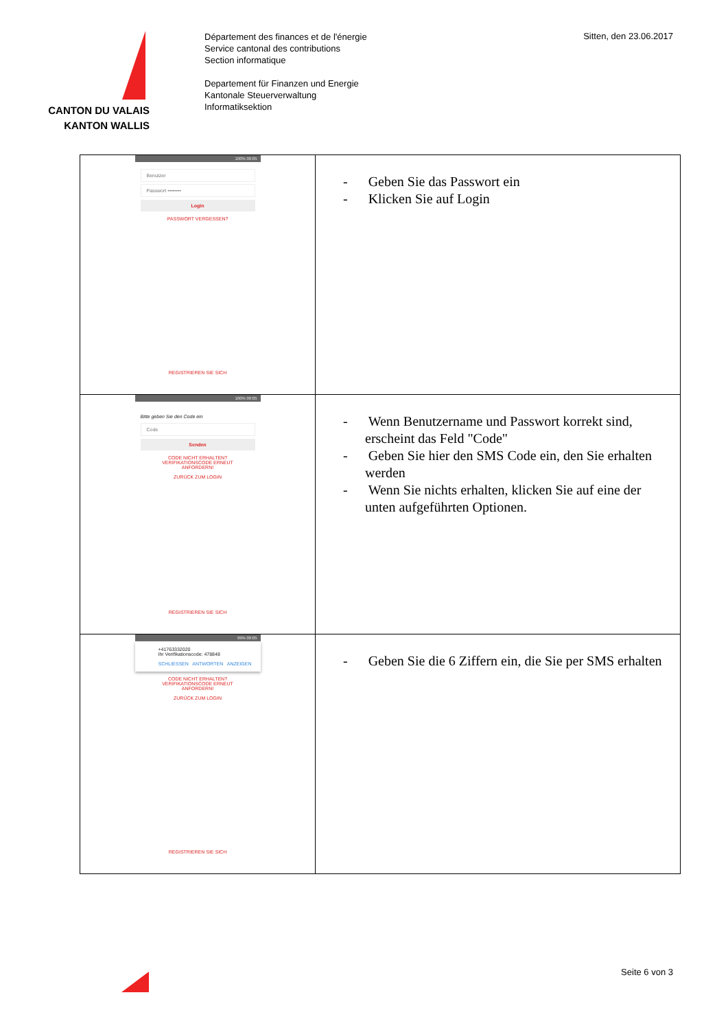CANTON DU VALAIS
KANTON WALLIS
Département des finances et de l'énergie
Service cantonal des contributions
Section informatique
Departement für Finanzen und Energie
Kantonale Steuerverwaltung
Informatiksektion
Sitten, den 23.06.2017
| 100% 09:05 Benutzer Passwort •••••••• Login PASSWORT VERGESSEN? REGISTRIEREN SIE SICH | - Geben Sie das Passwort ein - Klicken Sie auf Login |
| 100% 09:05 Bitte geben Sie den Code ein Code Senden CODE NICHT ERHALTEN? VERIFIKATIONSCODE ERNEUT ANFORDERN! ZURÜCK ZUM LOGIN REGISTRIEREN SIE SICH | - Wenn Benutzername und Passwort korrekt sind, erscheint das Feld "Code" - Geben Sie hier den SMS Code ein, den Sie erhalten werden - Wenn Sie nichts erhalten, klicken Sie auf eine der unten aufgeführten Optionen. |
| 99% 09:05 +41763332020 Ihr Verifikationscode: 478848 SCHLIESSEN ANTWORTEN ANZEIGEN CODE NICHT ERHALTEN? VERIFIKATIONSCODE ERNEUT ANFORDERN! ZURÜCK ZUM LOGIN REGISTRIEREN SIE SICH | - Geben Sie die 6 Ziffern ein, die Sie per SMS erhalten |
Seite 6 von 3